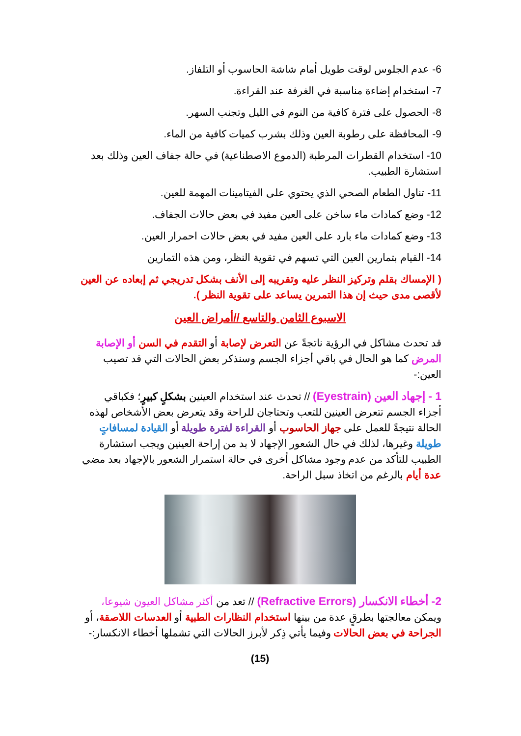6- عدم الجلوس لوقت طويل أمام شاشة الحاسوب أو التلفاز.
7- استخدام إضاءة مناسبة في الغرفة عند القراءة.
8- الحصول على فترة كافية من النوم في الليل وتجنب السهر.
9- المحافظة على رطوبة العين وذلك بشرب كميات كافية من الماء.
10- استخدام القطرات المرطبة (الدموع الاصطناعية) في حالة جفاف العين وذلك بعد استشارة الطبيب.
11- تناول الطعام الصحي الذي يحتوي على الفيتامينات المهمة للعين.
12- وضع كمادات ماء ساخن على العين مفيد في بعض حالات الجفاف.
13- وضع كمادات ماء بارد على العين مفيد في بعض حالات احمرار العين.
14- القيام بتمارين العين التي تسهم في تقوية النظر، ومن هذه التمارين
( الإمساك بقلم وتركيز النظر عليه وتقريبه إلى الأنف بشكل تدريجي ثم إبعاده عن العين لأقصى مدى حيث إن هذا التمرين يساعد على تقوية النظر ).
الاسبوع الثامن والتاسع //أمراض العين
قد تحدث مشاكل في الرؤية ناتجةً عن التعرض لإصابة أو التقدم في السن أو الإصابة المرض كما هو الحال في باقي أجزاء الجسم وسنذكر بعض الحالات التي قد تصيب العين:-
1 - إجهاد العين (Eyestrain) // تحدث عند استخدام العينين بشكلٍ كبيرٍ؛ فكباقي أجزاء الجسم تتعرض العينين للتعب وتحتاجان للراحة وقد يتعرض بعض الأشخاص لهذه الحالة نتيجةً للعمل على جهاز الحاسوب أو القراءة لفترة طويلة أو القيادة لمسافاتٍ طويلة وغيرها، لذلك في حال الشعور الإجهاد لا بد من إراحة العينين ويجب استشارة الطبيب للتأكد من عدم وجود مشاكل أخرى في حالة استمرار الشعور بالإجهاد بعد مضي عدة أيام بالرغم من اتخاذ سبل الراحة.
2- أخطاء الانكسار (Refractive Errors) // تعد من أكثر مشاكل العيون شيوعا، ويمكن معالجتها بطرقٍ عدة من بينها استخدام النظارات الطبية أو العدسات اللاصقة، أو الجراحة في بعض الحالات وفيما يأتي ذِكر لأبرز الحالات التي تشملها أخطاء الانكسار:-
(15)